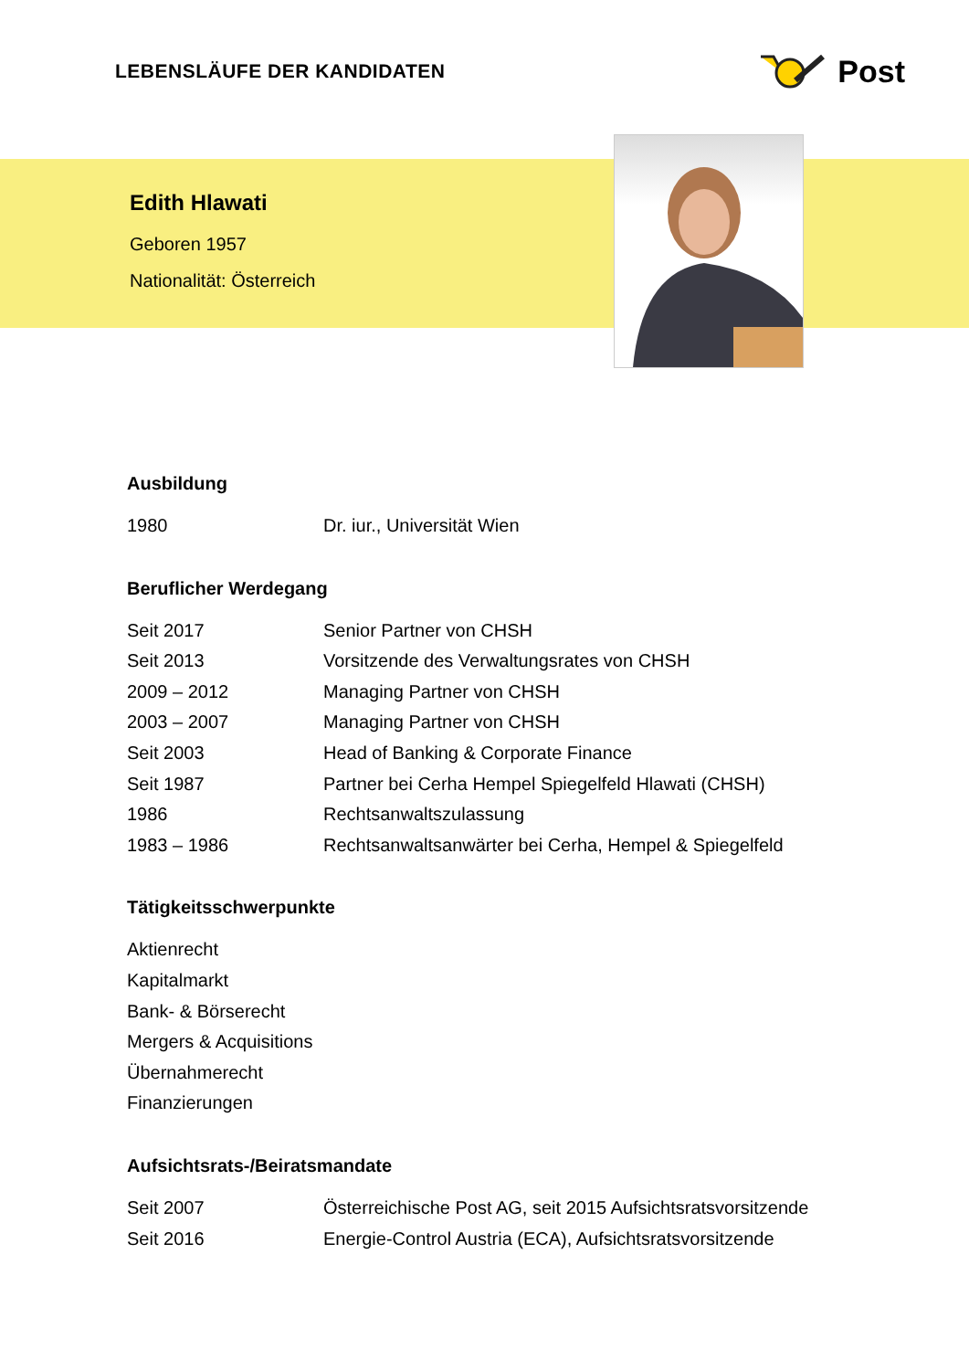LEBENSLÄUFE DER KANDIDATEN
Post
Edith Hlawati
Geboren 1957
Nationalität: Österreich
Ausbildung
1980 Dr. iur., Universität Wien
Beruflicher Werdegang
Seit 2017 Senior Partner von CHSH
Seit 2013 Vorsitzende des Verwaltungsrates von CHSH
2009 – 2012 Managing Partner von CHSH
2003 – 2007 Managing Partner von CHSH
Seit 2003 Head of Banking & Corporate Finance
Seit 1987 Partner bei Cerha Hempel Spiegelfeld Hlawati (CHSH)
1986 Rechtsanwaltszulassung
1983 – 1986 Rechtsanwaltsanwärter bei Cerha, Hempel & Spiegelfeld
Tätigkeitsschwerpunkte
Aktienrecht
Kapitalmarkt
Bank- & Börserecht
Mergers & Acquisitions
Übernahmerecht
Finanzierungen
Aufsichtsrats-/Beiratsmandate
Seit 2007 Österreichische Post AG, seit 2015 Aufsichtsratsvorsitzende
Seit 2016 Energie-Control Austria (ECA), Aufsichtsratsvorsitzende